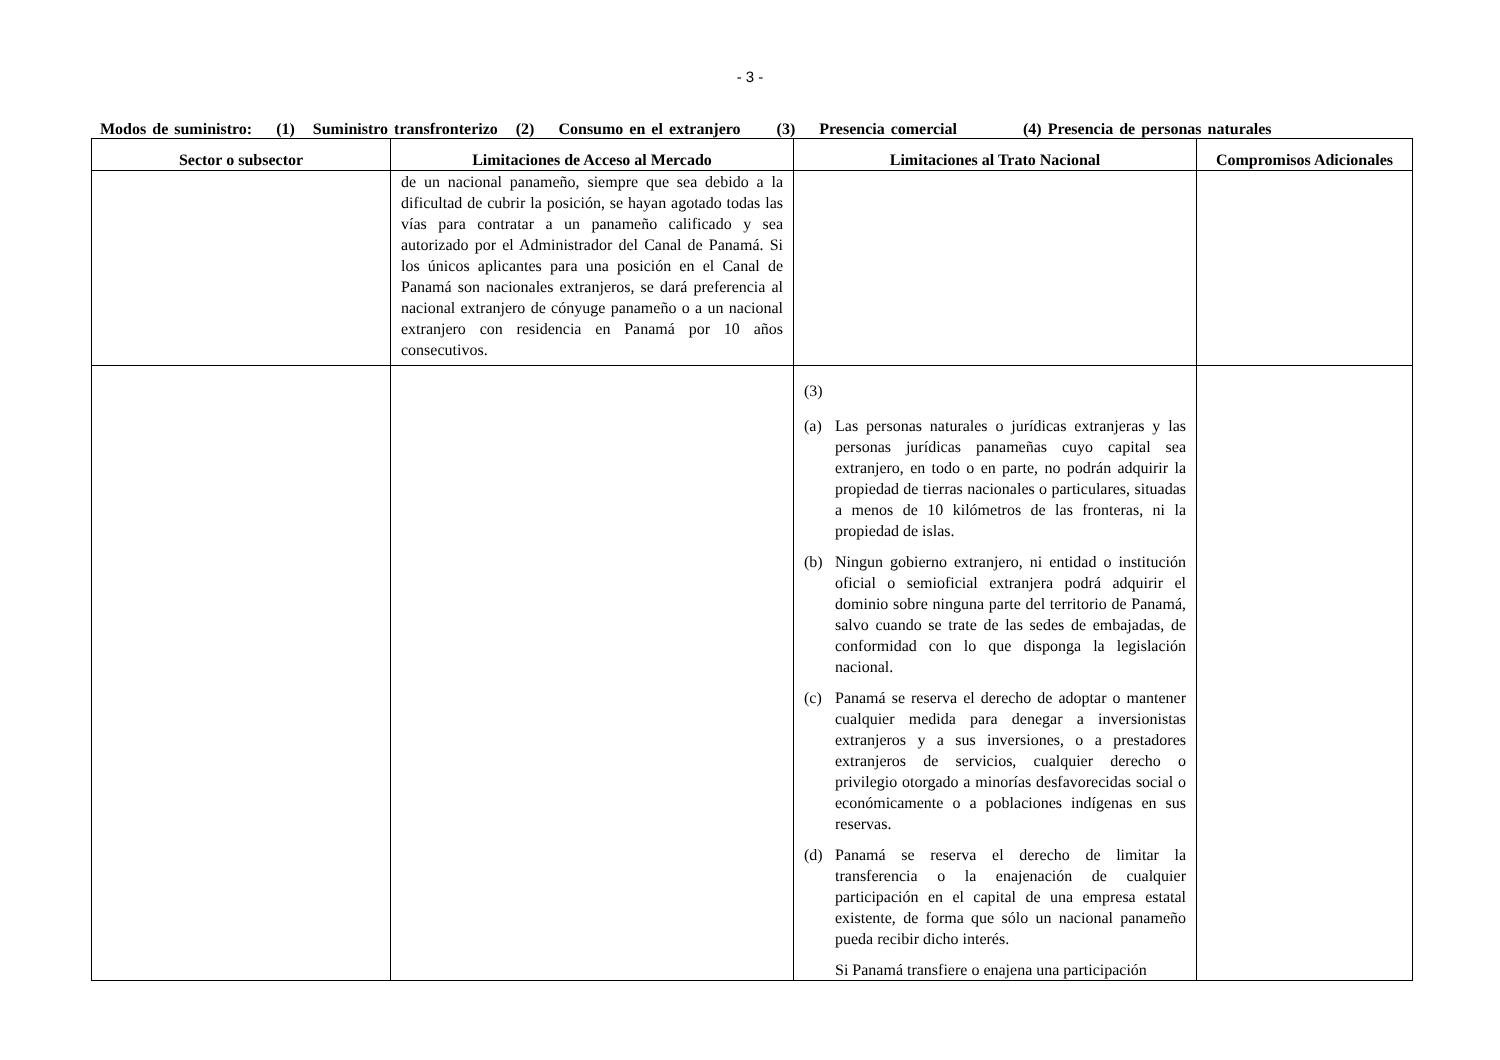- 3 -
Modos de suministro: (1) Suministro transfronterizo (2) Consumo en el extranjero (3) Presencia comercial (4) Presencia de personas naturales
| Sector o subsector | Limitaciones de Acceso al Mercado | Limitaciones al Trato Nacional | Compromisos Adicionales |
| --- | --- | --- | --- |
| | de un nacional panameño, siempre que sea debido a la dificultad de cubrir la posición, se hayan agotado todas las vías para contratar a un panameño calificado y sea autorizado por el Administrador del Canal de Panamá. Si los únicos aplicantes para una posición en el Canal de Panamá son nacionales extranjeros, se dará preferencia al nacional extranjero de cónyuge panameño o a un nacional extranjero con residencia en Panamá por 10 años consecutivos. | | |
| | | (3) (a) Las personas naturales o jurídicas extranjeras y las personas jurídicas panameñas cuyo capital sea extranjero, en todo o en parte, no podrán adquirir la propiedad de tierras nacionales o particulares, situadas a menos de 10 kilómetros de las fronteras, ni la propiedad de islas. (b) Ningun gobierno extranjero, ni entidad o institución oficial o semioficial extranjera podrá adquirir el dominio sobre ninguna parte del territorio de Panamá, salvo cuando se trate de las sedes de embajadas, de conformidad con lo que disponga la legislación nacional. (c) Panamá se reserva el derecho de adoptar o mantener cualquier medida para denegar a inversionistas extranjeros y a sus inversiones, o a prestadores extranjeros de servicios, cualquier derecho o privilegio otorgado a minorías desfavorecidas social o económicamente o a poblaciones indígenas en sus reservas. (d) Panamá se reserva el derecho de limitar la transferencia o la enajenación de cualquier participación en el capital de una empresa estatal existente, de forma que sólo un nacional panameño pueda recibir dicho interés. Si Panamá transfiere o enajena una participación | |